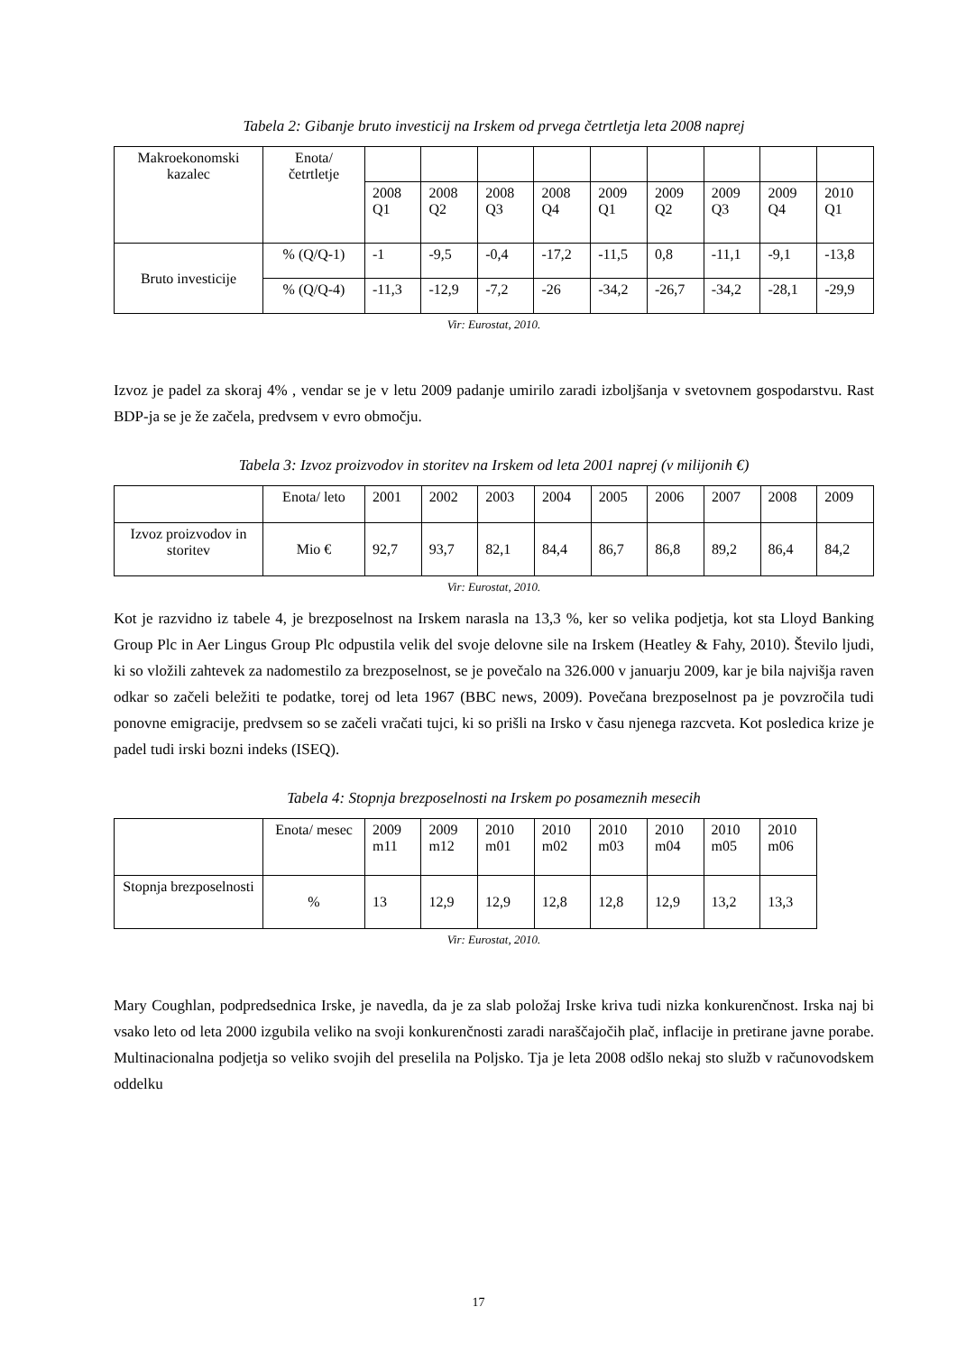Tabela 2: Gibanje bruto investicij na Irskem od prvega četrtletja leta 2008 naprej
| Makroekonomski kazalec | Enota/ četrtletje | | | | | | | | | |
| | | 2008 Q1 | 2008 Q2 | 2008 Q3 | 2008 Q4 | 2009 Q1 | 2009 Q2 | 2009 Q3 | 2009 Q4 | 2010 Q1 |
| Bruto investicije | % (Q/Q-1) | -1 | -9,5 | -0,4 | -17,2 | -11,5 | 0,8 | -11,1 | -9,1 | -13,8 |
| | % (Q/Q-4) | -11,3 | -12,9 | -7,2 | -26 | -34,2 | -26,7 | -34,2 | -28,1 | -29,9 |
Vir: Eurostat, 2010.
Izvoz je padel za skoraj 4% , vendar se je v letu 2009 padanje umirilo zaradi izboljšanja v svetovnem gospodarstvu. Rast BDP-ja se je že začela, predvsem v evro območju.
Tabela 3: Izvoz proizvodov in storitev na Irskem od leta 2001 naprej (v milijonih €)
| | Enota/ leto | 2001 | 2002 | 2003 | 2004 | 2005 | 2006 | 2007 | 2008 | 2009 |
| Izvoz proizvodov in storitev | Mio € | 92,7 | 93,7 | 82,1 | 84,4 | 86,7 | 86,8 | 89,2 | 86,4 | 84,2 |
Vir: Eurostat, 2010.
Kot je razvidno iz tabele 4, je brezposelnost na Irskem narasla na 13,3 %, ker so velika podjetja, kot sta Lloyd Banking Group Plc in Aer Lingus Group Plc odpustila velik del svoje delovne sile na Irskem (Heatley & Fahy, 2010). Število ljudi, ki so vložili zahtevek za nadomestilo za brezposelnost, se je povečalo na 326.000 v januarju 2009, kar je bila najvišja raven odkar so začeli beležiti te podatke, torej od leta 1967 (BBC news, 2009). Povečana brezposelnost pa je povzročila tudi ponovne emigracije, predvsem so se začeli vračati tujci, ki so prišli na Irsko v času njenega razcveta. Kot posledica krize je padel tudi irski bozni indeks (ISEQ).
Tabela 4: Stopnja brezposelnosti na Irskem po posameznih mesecih
| | Enota/ mesec | 2009 m11 | 2009 m12 | 2010 m01 | 2010 m02 | 2010 m03 | 2010 m04 | 2010 m05 | 2010 m06 |
| Stopnja brezposelnosti | % | 13 | 12,9 | 12,9 | 12,8 | 12,8 | 12,9 | 13,2 | 13,3 |
Vir: Eurostat, 2010.
Mary Coughlan, podpredsednica Irske, je navedla, da je za slab položaj Irske kriva tudi nizka konkurenčnost. Irska naj bi vsako leto od leta 2000 izgubila veliko na svoji konkurenčnosti zaradi naraščajočih plač, inflacije in pretirane javne porabe. Multinacionalna podjetja so veliko svojih del preselila na Poljsko. Tja je leta 2008 odšlo nekaj sto služb v računovodskem oddelku
17